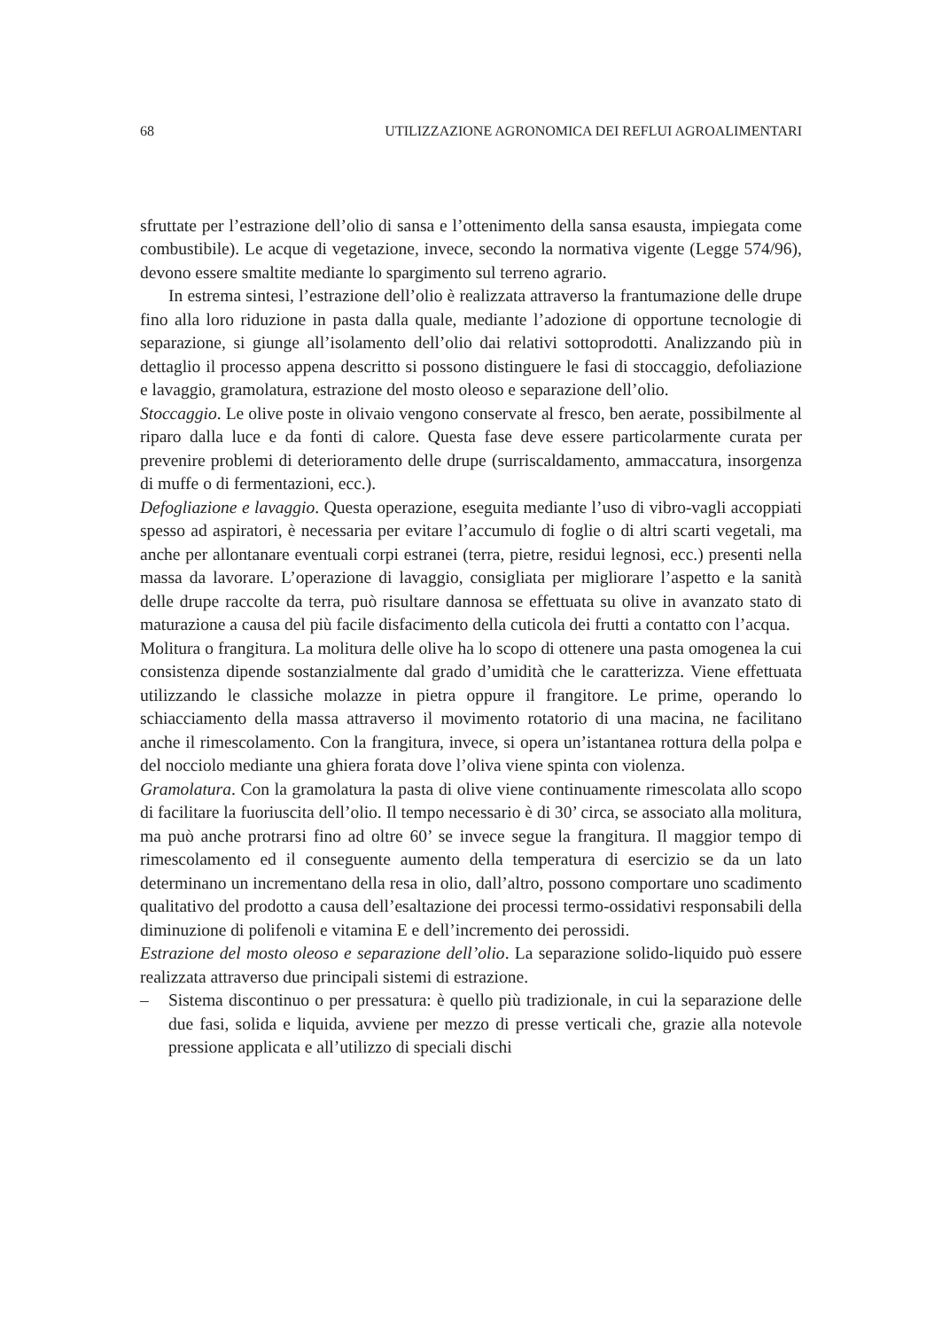68 UTILIZZAZIONE AGRONOMICA DEI REFLUI AGROALIMENTARI
sfruttate per l’estrazione dell’olio di sansa e l’ottenimento della sansa esausta, impiegata come combustibile). Le acque di vegetazione, invece, secondo la normativa vigente (Legge 574/96), devono essere smaltite mediante lo spargimento sul terreno agrario.
In estrema sintesi, l’estrazione dell’olio è realizzata attraverso la frantumazione delle drupe fino alla loro riduzione in pasta dalla quale, mediante l’adozione di opportune tecnologie di separazione, si giunge all’isolamento dell’olio dai relativi sottoprodotti. Analizzando più in dettaglio il processo appena descritto si possono distinguere le fasi di stoccaggio, defoliazione e lavaggio, gramolatura, estrazione del mosto oleoso e separazione dell’olio.
Stoccaggio. Le olive poste in olivaio vengono conservate al fresco, ben aerate, possibilmente al riparo dalla luce e da fonti di calore. Questa fase deve essere particolarmente curata per prevenire problemi di deterioramento delle drupe (surriscaldamento, ammaccatura, insorgenza di muffe o di fermentazioni, ecc.).
Defogliazione e lavaggio. Questa operazione, eseguita mediante l’uso di vibro-vagli accoppiati spesso ad aspiratori, è necessaria per evitare l’accumulo di foglie o di altri scarti vegetali, ma anche per allontanare eventuali corpi estranei (terra, pietre, residui legnosi, ecc.) presenti nella massa da lavorare. L’operazione di lavaggio, consigliata per migliorare l’aspetto e la sanità delle drupe raccolte da terra, può risultare dannosa se effettuata su olive in avanzato stato di maturazione a causa del più facile disfacimento della cuticola dei frutti a contatto con l’acqua.
Molitura o frangitura. La molitura delle olive ha lo scopo di ottenere una pasta omogenea la cui consistenza dipende sostanzialmente dal grado d’umidità che le caratterizza. Viene effettuata utilizzando le classiche molazze in pietra oppure il frangitore. Le prime, operando lo schiacciamento della massa attraverso il movimento rotatorio di una macina, ne facilitano anche il rimescolamento. Con la frangitura, invece, si opera un’istantanea rottura della polpa e del nocciolo mediante una ghiera forata dove l’oliva viene spinta con violenza.
Gramolatura. Con la gramolatura la pasta di olive viene continuamente rimescolata allo scopo di facilitare la fuoriuscita dell’olio. Il tempo necessario è di 30’ circa, se associato alla molitura, ma può anche protrarsi fino ad oltre 60’ se invece segue la frangitura. Il maggior tempo di rimescolamento ed il conseguente aumento della temperatura di esercizio se da un lato determinano un incrementano della resa in olio, dall’altro, possono comportare uno scadimento qualitativo del prodotto a causa dell’esaltazione dei processi termo-ossidativi responsabili della diminuzione di polifenoli e vitamina E e dell’incremento dei perossidi.
Estrazione del mosto oleoso e separazione dell’olio. La separazione solido-liquido può essere realizzata attraverso due principali sistemi di estrazione.
– Sistema discontinuo o per pressatura: è quello più tradizionale, in cui la separazione delle due fasi, solida e liquida, avviene per mezzo di presse verticali che, grazie alla notevole pressione applicata e all’utilizzo di speciali dischi